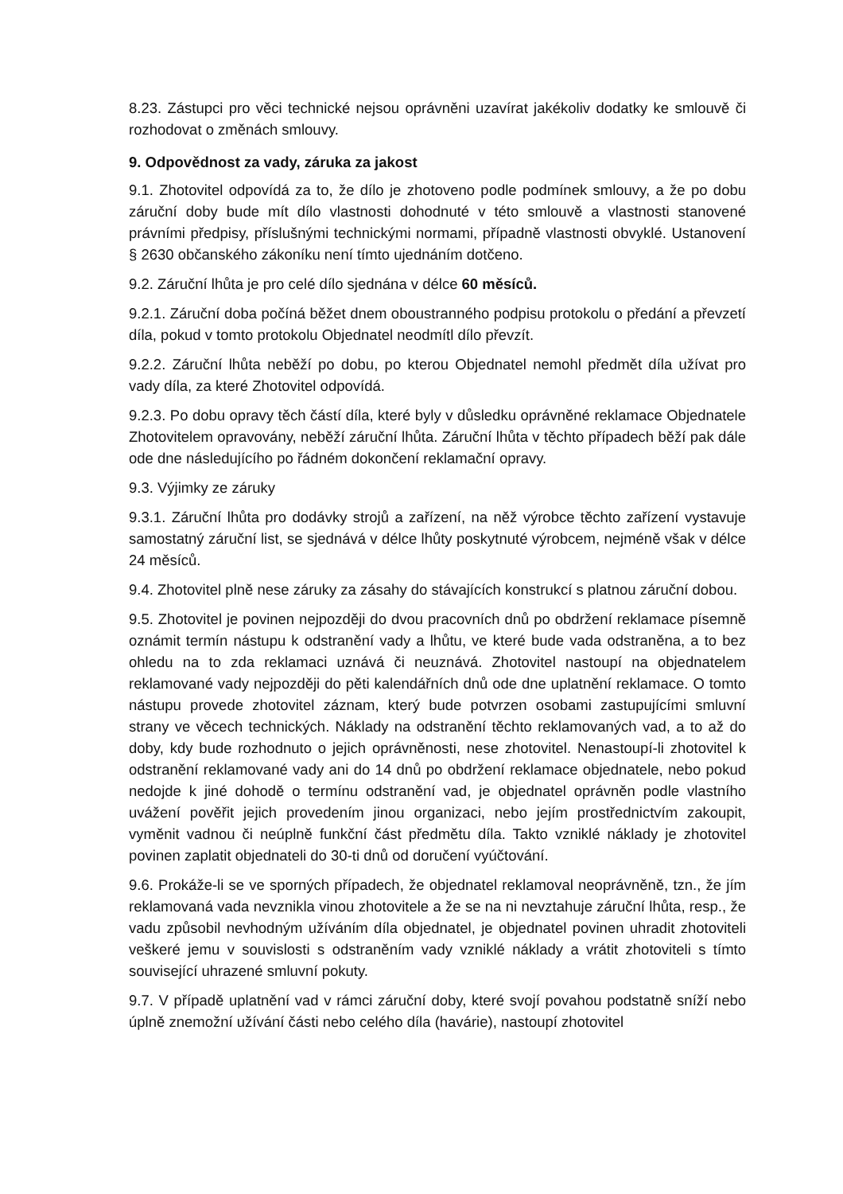8.23. Zástupci pro věci technické nejsou oprávněni uzavírat jakékoliv dodatky ke smlouvě či rozhodovat o změnách smlouvy.
9. Odpovědnost za vady, záruka za jakost
9.1. Zhotovitel odpovídá za to, že dílo je zhotoveno podle podmínek smlouvy, a že po dobu záruční doby bude mít dílo vlastnosti dohodnuté v této smlouvě a vlastnosti stanovené právními předpisy, příslušnými technickými normami, případně vlastnosti obvyklé. Ustanovení § 2630 občanského zákoníku není tímto ujednáním dotčeno.
9.2. Záruční lhůta je pro celé dílo sjednána v délce 60 měsíců.
9.2.1. Záruční doba počíná běžet dnem oboustranného podpisu protokolu o předání a převzetí díla, pokud v tomto protokolu Objednatel neodmítl dílo převzít.
9.2.2. Záruční lhůta neběží po dobu, po kterou Objednatel nemohl předmět díla užívat pro vady díla, za které Zhotovitel odpovídá.
9.2.3. Po dobu opravy těch částí díla, které byly v důsledku oprávněné reklamace Objednatele Zhotovitelem opravovány, neběží záruční lhůta. Záruční lhůta v těchto případech běží pak dále ode dne následujícího po řádném dokončení reklamační opravy.
9.3. Výjimky ze záruky
9.3.1. Záruční lhůta pro dodávky strojů a zařízení, na něž výrobce těchto zařízení vystavuje samostatný záruční list, se sjednává v délce lhůty poskytnuté výrobcem, nejméně však v délce 24 měsíců.
9.4. Zhotovitel plně nese záruky za zásahy do stávajících konstrukcí s platnou záruční dobou.
9.5. Zhotovitel je povinen nejpozději do dvou pracovních dnů po obdržení reklamace písemně oznámit termín nástupu k odstranění vady a lhůtu, ve které bude vada odstraněna, a to bez ohledu na to zda reklamaci uznává či neuznává. Zhotovitel nastoupí na objednatelem reklamované vady nejpozději do pěti kalendářních dnů ode dne uplatnění reklamace. O tomto nástupu provede zhotovitel záznam, který bude potvrzen osobami zastupujícími smluvní strany ve věcech technických. Náklady na odstranění těchto reklamovaných vad, a to až do doby, kdy bude rozhodnuto o jejich oprávněnosti, nese zhotovitel. Nenastoupí-li zhotovitel k odstranění reklamované vady ani do 14 dnů po obdržení reklamace objednatele, nebo pokud nedojde k jiné dohodě o termínu odstranění vad, je objednatel oprávněn podle vlastního uvážení pověřit jejich provedením jinou organizaci, nebo jejím prostřednictvím zakoupit, vyměnit vadnou či neúplně funkční část předmětu díla. Takto vzniklé náklady je zhotovitel povinen zaplatit objednateli do 30-ti dnů od doručení vyúčtování.
9.6. Prokáže-li se ve sporných případech, že objednatel reklamoval neoprávněně, tzn., že jím reklamovaná vada nevznikla vinou zhotovitele a že se na ni nevztahuje záruční lhůta, resp., že vadu způsobil nevhodným užíváním díla objednatel, je objednatel povinen uhradit zhotoviteli veškeré jemu v souvislosti s odstraněním vady vzniklé náklady a vrátit zhotoviteli s tímto související uhrazené smluvní pokuty.
9.7. V případě uplatnění vad v rámci záruční doby, které svojí povahou podstatně sníží nebo úplně znemožní užívání části nebo celého díla (havárie), nastoupí zhotovitel